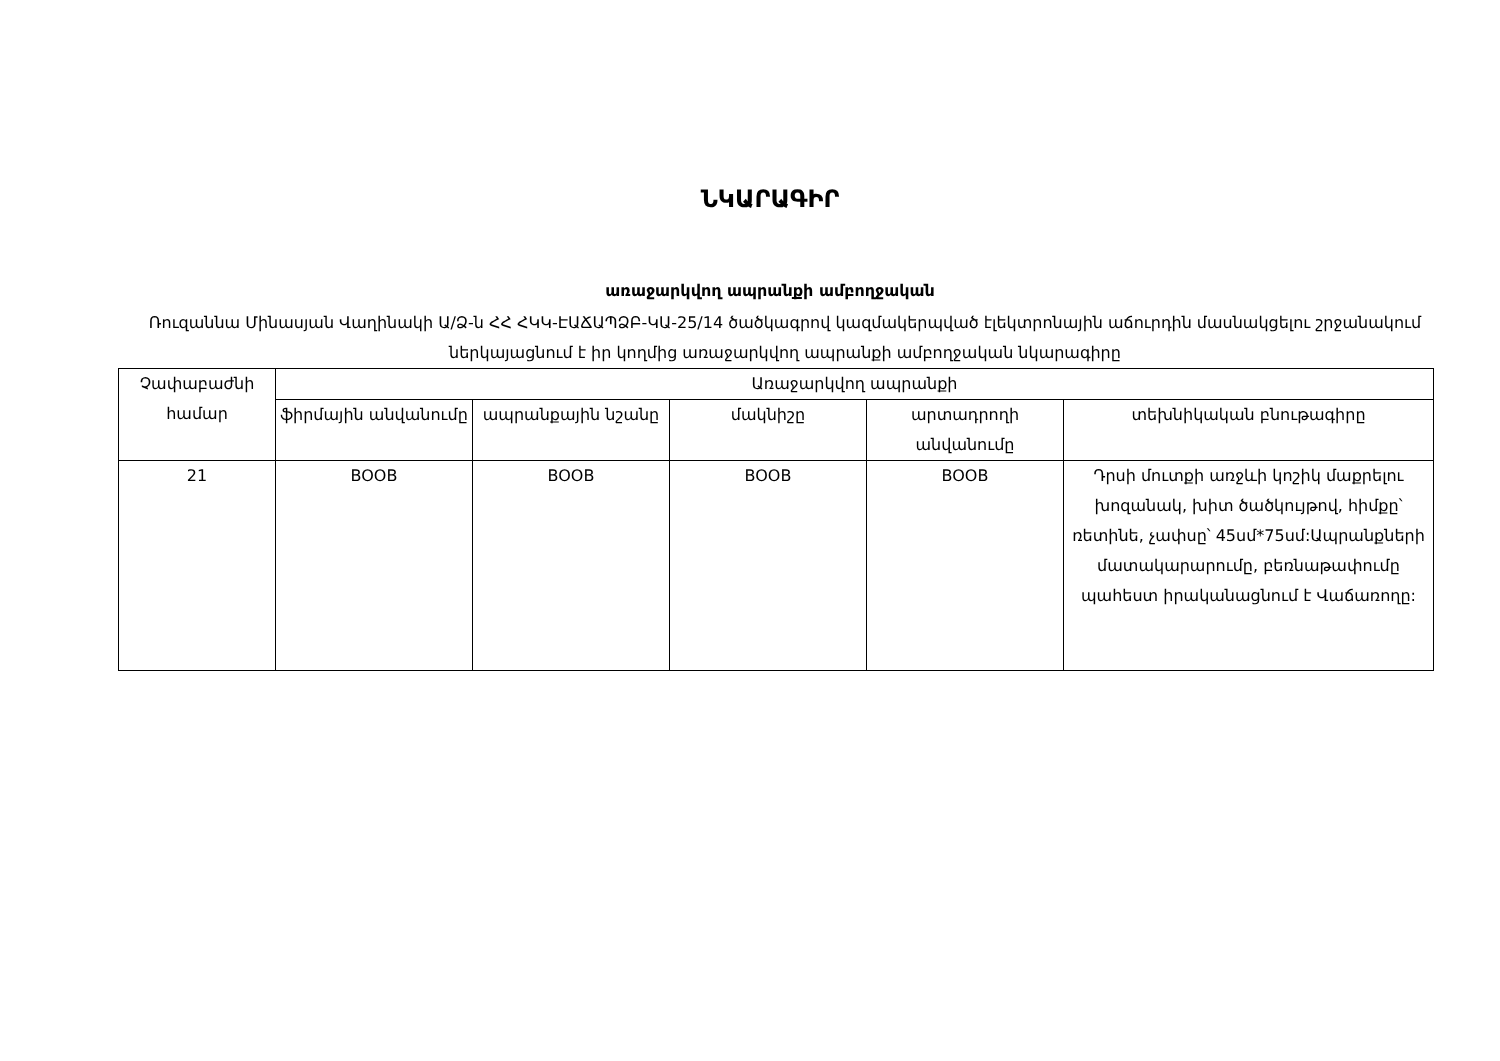ՆԿԱՐԱԳԻՐ
առաջարկվող ապրանքի ամբողջական
Ռուզաննա Մինասյան Վաղինակի Ա/Ձ-ն ՀՀ ՀԿԿ-ԷԱՃԱՊՁԲ-ԿԱ-25/14 ծածկագրով կազմակերպված էլեկտրոնային աճուրդին մասնակցելու շրջանակում ներկայացնում է իր կողմից առաջարկվող ապրանքի ամբողջական նկարագիրը
| Չափաբաժնի համար | Առաջարկվող ապրանքի | | | | |
| --- | --- | --- | --- | --- | --- |
| | ֆիրմային անվանումը | ապրանքային նշանը | մակնիշը | արտադրողի անվանումը | տեխնիկական բնութագիրը |
| 21 | BOOB | BOOB | BOOB | BOOB | Դրսի մուտքի առջևի կոշիկ մաքրելու խոզանակ, խիտ ծածկույթով, հիմքը՝ ռետինե, չափսը՝ 45սմ*75սմ:Ապրանքների մատակարարումը, բեռնաթափումը պահեստ իրականացնում է Վաճառողը: |